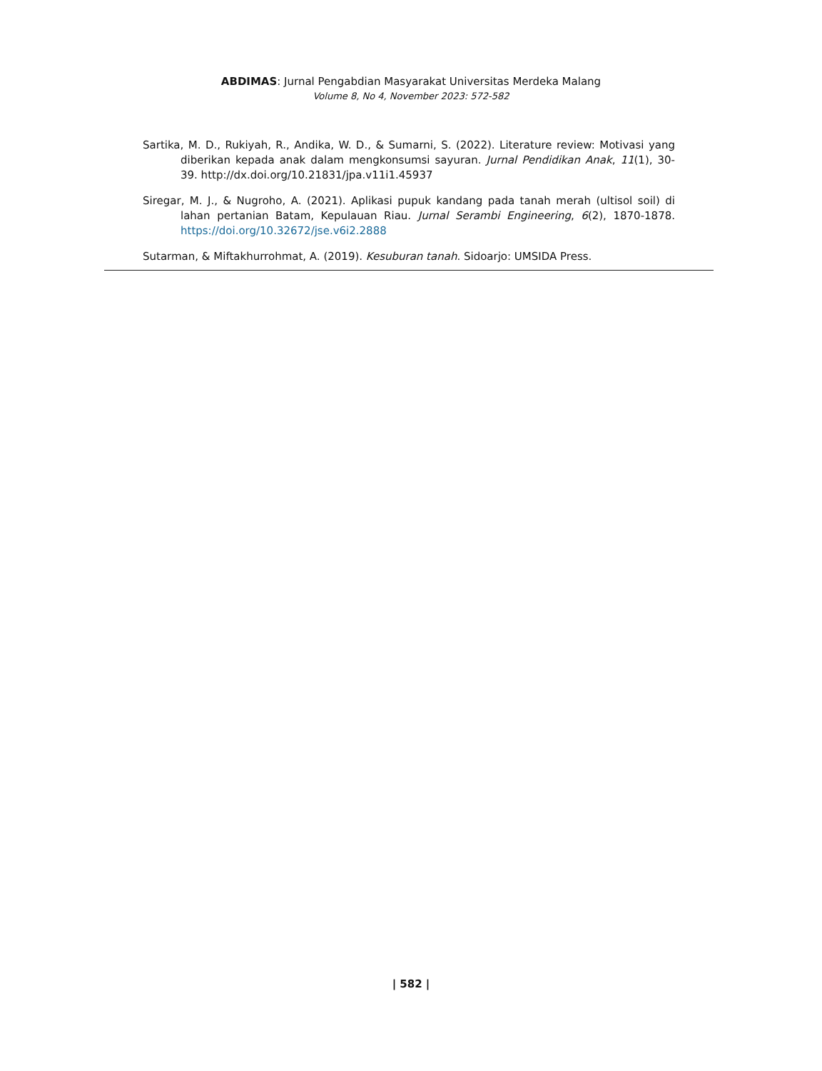ABDIMAS: Jurnal Pengabdian Masyarakat Universitas Merdeka Malang
Volume 8, No 4, November 2023: 572-582
Sartika, M. D., Rukiyah, R., Andika, W. D., & Sumarni, S. (2022). Literature review: Motivasi yang diberikan kepada anak dalam mengkonsumsi sayuran. Jurnal Pendidikan Anak, 11(1), 30-39. http://dx.doi.org/10.21831/jpa.v11i1.45937
Siregar, M. J., & Nugroho, A. (2021). Aplikasi pupuk kandang pada tanah merah (ultisol soil) di lahan pertanian Batam, Kepulauan Riau. Jurnal Serambi Engineering, 6(2), 1870-1878. https://doi.org/10.32672/jse.v6i2.2888
Sutarman, & Miftakhurrohmat, A. (2019). Kesuburan tanah. Sidoarjo: UMSIDA Press.
| 582 |